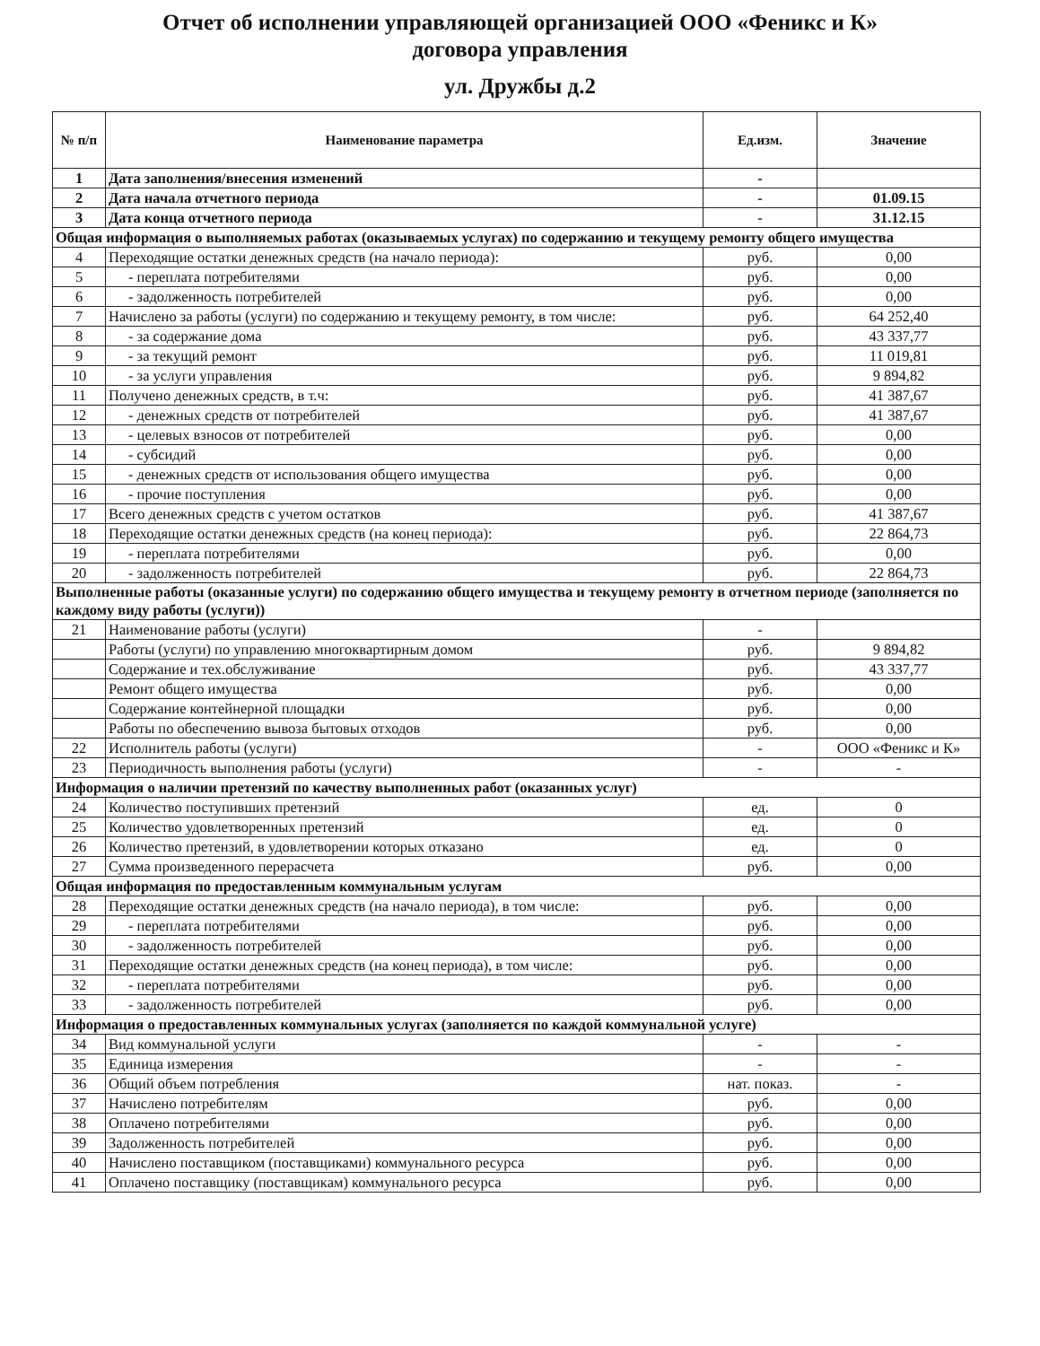Отчет об исполнении управляющей организацией ООО «Феникс и К»
договора управления
ул. Дружбы д.2
| № п/п | Наименование параметра | Ед.изм. | Значение |
| --- | --- | --- | --- |
| 1 | Дата заполнения/внесения изменений | - | |
| 2 | Дата начала отчетного периода | - | 01.09.15 |
| 3 | Дата конца отчетного периода | - | 31.12.15 |
| Общая информация о выполняемых работах (оказываемых услугах) по содержанию и текущему ремонту общего имущества | | | |
| 4 | Переходящие остатки денежных средств (на начало периода): | руб. | 0,00 |
| 5 | - переплата потребителями | руб. | 0,00 |
| 6 | - задолженность потребителей | руб. | 0,00 |
| 7 | Начислено за работы (услуги) по содержанию и текущему ремонту, в том числе: | руб. | 64 252,40 |
| 8 | - за содержание дома | руб. | 43 337,77 |
| 9 | - за текущий ремонт | руб. | 11 019,81 |
| 10 | - за услуги управления | руб. | 9 894,82 |
| 11 | Получено денежных средств, в т.ч: | руб. | 41 387,67 |
| 12 | - денежных средств от потребителей | руб. | 41 387,67 |
| 13 | - целевых взносов от потребителей | руб. | 0,00 |
| 14 | - субсидий | руб. | 0,00 |
| 15 | - денежных средств от использования общего имущества | руб. | 0,00 |
| 16 | - прочие поступления | руб. | 0,00 |
| 17 | Всего денежных средств с учетом остатков | руб. | 41 387,67 |
| 18 | Переходящие остатки денежных средств (на конец периода): | руб. | 22 864,73 |
| 19 | - переплата потребителями | руб. | 0,00 |
| 20 | - задолженность потребителей | руб. | 22 864,73 |
| Выполненные работы (оказанные услуги) по содержанию общего имущества и текущему ремонту в отчетном периоде (заполняется по каждому виду работы (услуги)) | | | |
| 21 | Наименование работы (услуги) | - | |
| | Работы (услуги) по управлению многоквартирным домом | руб. | 9 894,82 |
| | Содержание и тех.обслуживание | руб. | 43 337,77 |
| | Ремонт общего имущества | руб. | 0,00 |
| | Содержание контейнерной площадки | руб. | 0,00 |
| | Работы по обеспечению вывоза бытовых отходов | руб. | 0,00 |
| 22 | Исполнитель работы (услуги) | - | ООО «Феникс и К» |
| 23 | Периодичность выполнения работы (услуги) | - | - |
| Информация о наличии претензий по качеству выполненных работ (оказанных услуг) | | | |
| 24 | Количество поступивших претензий | ед. | 0 |
| 25 | Количество удовлетворенных претензий | ед. | 0 |
| 26 | Количество претензий, в удовлетворении которых отказано | ед. | 0 |
| 27 | Сумма произведенного перерасчета | руб. | 0,00 |
| Общая информация по предоставленным коммунальным услугам | | | |
| 28 | Переходящие остатки денежных средств (на начало периода), в том числе: | руб. | 0,00 |
| 29 | - переплата потребителями | руб. | 0,00 |
| 30 | - задолженность потребителей | руб. | 0,00 |
| 31 | Переходящие остатки денежных средств (на конец периода), в том числе: | руб. | 0,00 |
| 32 | - переплата потребителями | руб. | 0,00 |
| 33 | - задолженность потребителей | руб. | 0,00 |
| Информация о предоставленных коммунальных услугах (заполняется по каждой коммунальной услуге) | | | |
| 34 | Вид коммунальной услуги | - | - |
| 35 | Единица измерения | - | - |
| 36 | Общий объем потребления | нат. показ. | - |
| 37 | Начислено потребителям | руб. | 0,00 |
| 38 | Оплачено потребителями | руб. | 0,00 |
| 39 | Задолженность потребителей | руб. | 0,00 |
| 40 | Начислено поставщиком (поставщиками) коммунального ресурса | руб. | 0,00 |
| 41 | Оплачено поставщику (поставщикам) коммунального ресурса | руб. | 0,00 |